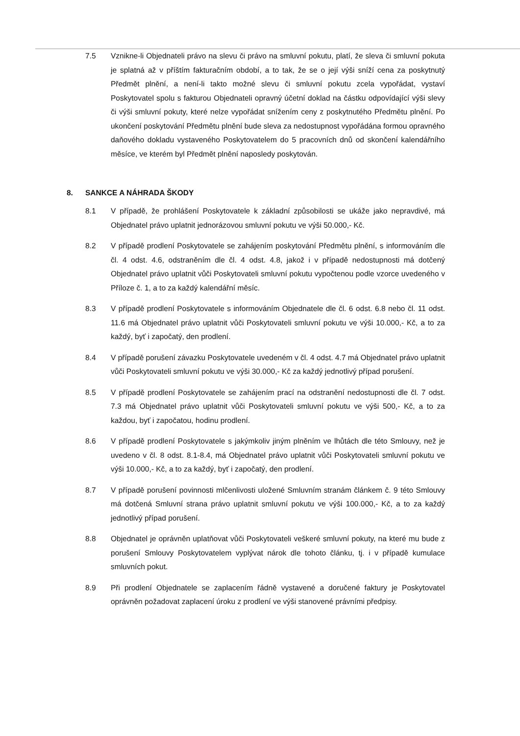7.5 Vznikne-li Objednateli právo na slevu či právo na smluvní pokutu, platí, že sleva či smluvní pokuta je splatná až v příštím fakturačním období, a to tak, že se o její výši sníží cena za poskytnutý Předmět plnění, a není-li takto možné slevu či smluvní pokutu zcela vypořádat, vystaví Poskytovatel spolu s fakturou Objednateli opravný účetní doklad na částku odpovídající výši slevy či výši smluvní pokuty, které nelze vypořádat snížením ceny z poskytnutého Předmětu plnění. Po ukončení poskytování Předmětu plnění bude sleva za nedostupnost vypořádána formou opravného daňového dokladu vystaveného Poskytovatelem do 5 pracovních dnů od skončení kalendářního měsíce, ve kterém byl Předmět plnění naposledy poskytován.
8. SANKCE A NÁHRADA ŠKODY
8.1 V případě, že prohlášení Poskytovatele k základní způsobilosti se ukáže jako nepravdivé, má Objednatel právo uplatnit jednorázovou smluvní pokutu ve výši 50.000,- Kč.
8.2 V případě prodlení Poskytovatele se zahájením poskytování Předmětu plnění, s informováním dle čl. 4 odst. 4.6, odstraněním dle čl. 4 odst. 4.8, jakož i v případě nedostupnosti má dotčený Objednatel právo uplatnit vůči Poskytovateli smluvní pokutu vypočtenou podle vzorce uvedeného v Příloze č. 1, a to za každý kalendářní měsíc.
8.3 V případě prodlení Poskytovatele s informováním Objednatele dle čl. 6 odst. 6.8 nebo čl. 11 odst. 11.6 má Objednatel právo uplatnit vůči Poskytovateli smluvní pokutu ve výši 10.000,- Kč, a to za každý, byť i započatý, den prodlení.
8.4 V případě porušení závazku Poskytovatele uvedeném v čl. 4 odst. 4.7 má Objednatel právo uplatnit vůči Poskytovateli smluvní pokutu ve výši 30.000,- Kč za každý jednotlivý případ porušení.
8.5 V případě prodlení Poskytovatele se zahájením prací na odstranění nedostupnosti dle čl. 7 odst. 7.3 má Objednatel právo uplatnit vůči Poskytovateli smluvní pokutu ve výši 500,- Kč, a to za každou, byť i započatou, hodinu prodlení.
8.6 V případě prodlení Poskytovatele s jakýmkoliv jiným plněním ve lhůtách dle této Smlouvy, než je uvedeno v čl. 8 odst. 8.1-8.4, má Objednatel právo uplatnit vůči Poskytovateli smluvní pokutu ve výši 10.000,- Kč, a to za každý, byť i započatý, den prodlení.
8.7 V případě porušení povinnosti mlčenlivosti uložené Smluvním stranám článkem č. 9 této Smlouvy má dotčená Smluvní strana právo uplatnit smluvní pokutu ve výši 100.000,- Kč, a to za každý jednotlivý případ porušení.
8.8 Objednatel je oprávněn uplatňovat vůči Poskytovateli veškeré smluvní pokuty, na které mu bude z porušení Smlouvy Poskytovatelem vyplývat nárok dle tohoto článku, tj. i v případě kumulace smluvních pokut.
8.9 Při prodlení Objednatele se zaplacením řádně vystavené a doručené faktury je Poskytovatel oprávněn požadovat zaplacení úroku z prodlení ve výši stanovené právními předpisy.